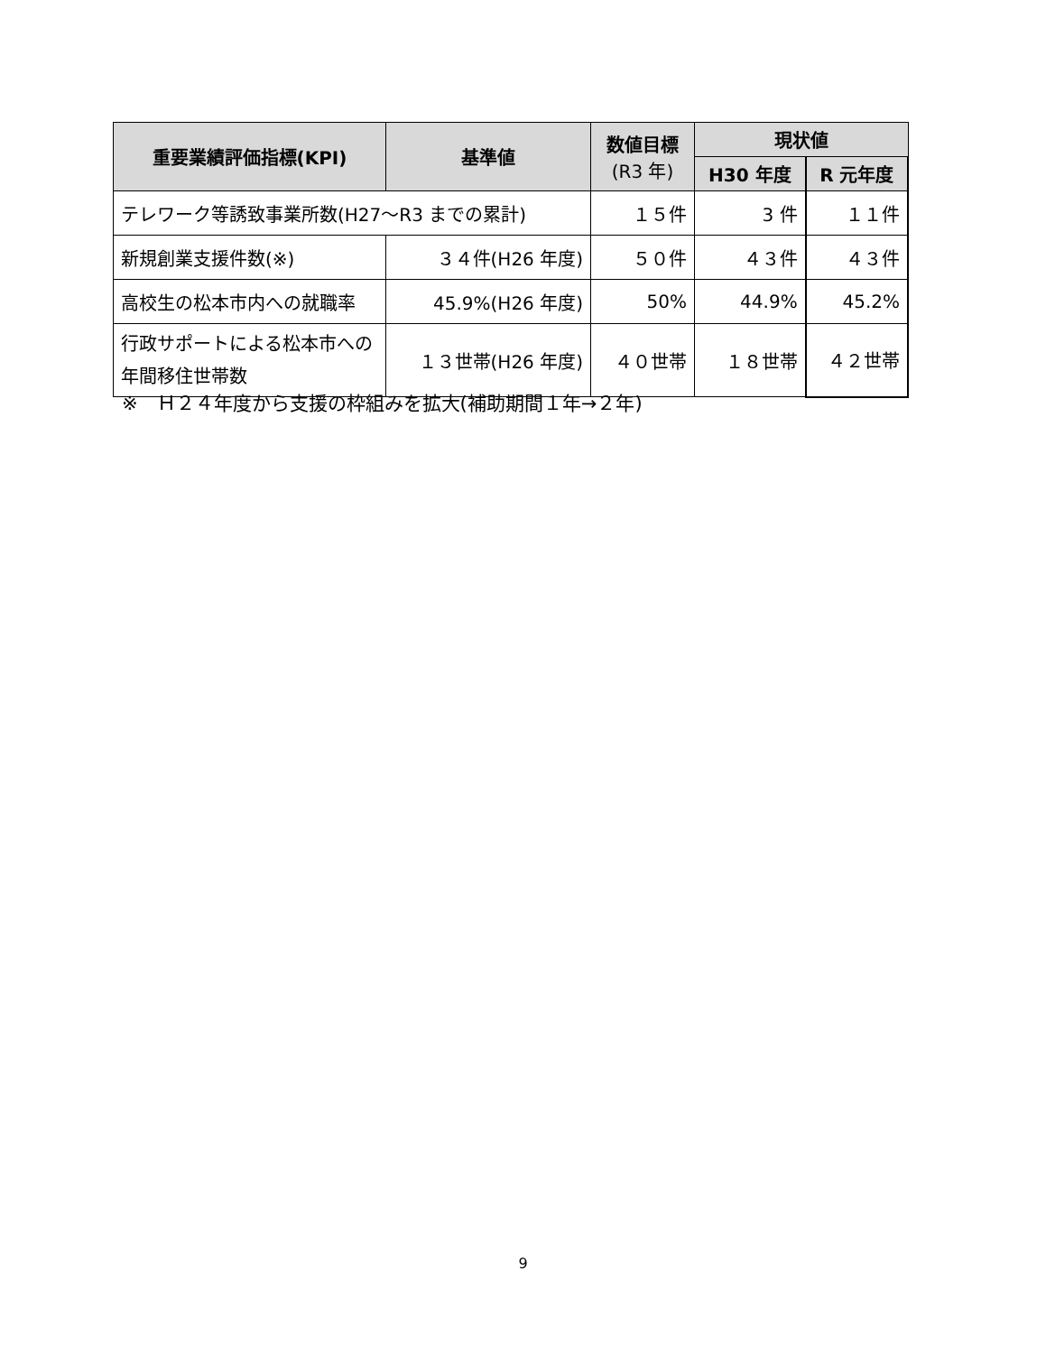| 重要業績評価指標(KPI) | 基準値 | 数値目標 (R3 年) | 現状値 | |
| --- | --- | --- | --- | --- |
| | | | H30 年度 | R 元年度 |
| テレワーク等誘致事業所数(H27～R3 までの累計) | | １５件 | 3 件 | １１件 |
| 新規創業支援件数(※) | ３４件(H26 年度) | ５０件 | ４３件 | ４３件 |
| 高校生の松本市内への就職率 | 45.9%(H26 年度) | 50% | 44.9% | 45.2% |
| 行政サポートによる松本市への 年間移住世帯数 | １３世帯(H26 年度) | ４０世帯 | １８世帯 | ４２世帯 |
※　Ｈ２４年度から支援の枠組みを拡大(補助期間１年→２年)
9